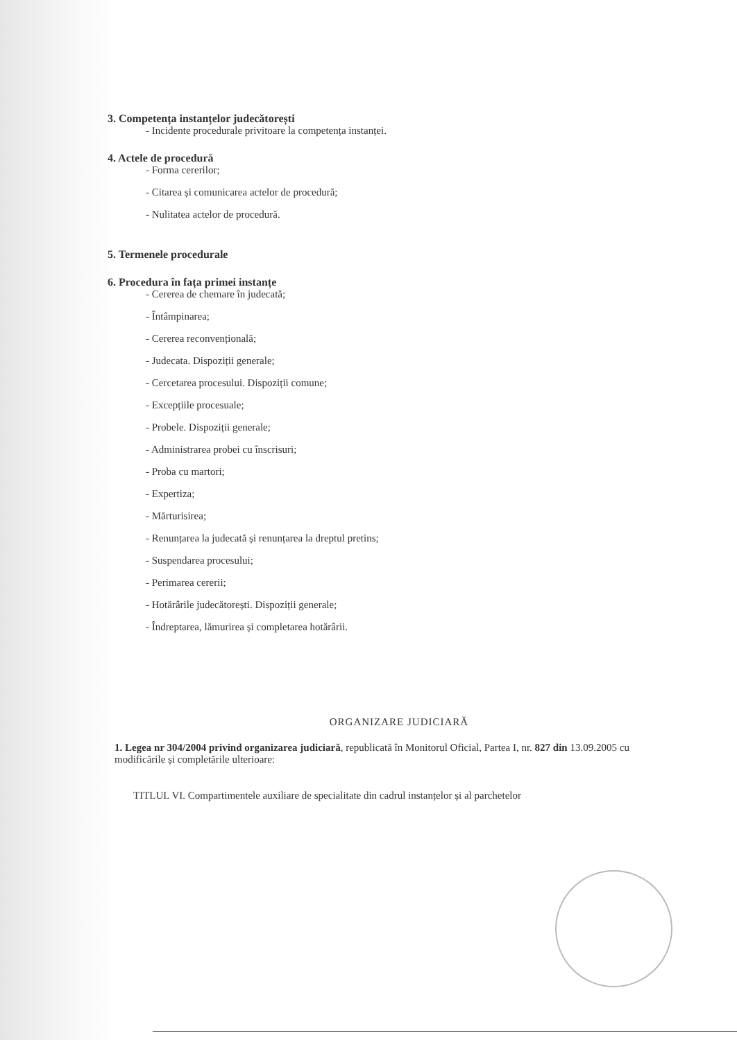3. Competența instanțelor judecătorești
- Incidente procedurale privitoare la competența instanței.
4. Actele de procedură
- Forma cererilor;
- Citarea și comunicarea actelor de procedură;
- Nulitatea actelor de procedură.
5. Termenele procedurale
6. Procedura în fața primei instanțe
- Cererea de chemare în judecată;
- Întâmpinarea;
- Cererea reconvențională;
- Judecata. Dispoziții generale;
- Cercetarea procesului. Dispoziții comune;
- Excepțiile procesuale;
- Probele. Dispoziții generale;
- Administrarea probei cu înscrisuri;
- Proba cu martori;
- Expertiza;
- Mărturisirea;
- Renunțarea la judecată și renunțarea la dreptul pretins;
- Suspendarea procesului;
- Perimarea cererii;
- Hotărârile judecătorești. Dispoziții generale;
- Îndreptarea, lămurirea și completarea hotărârii.
ORGANIZARE JUDICIARĂ
1. Legea nr 304/2004 privind organizarea judiciară, republicată în Monitorul Oficial, Partea I, nr. 827 din 13.09.2005 cu modificările și completările ulterioare:
TITLUL VI. Compartimentele auxiliare de specialitate din cadrul instanțelor și al parchetelor